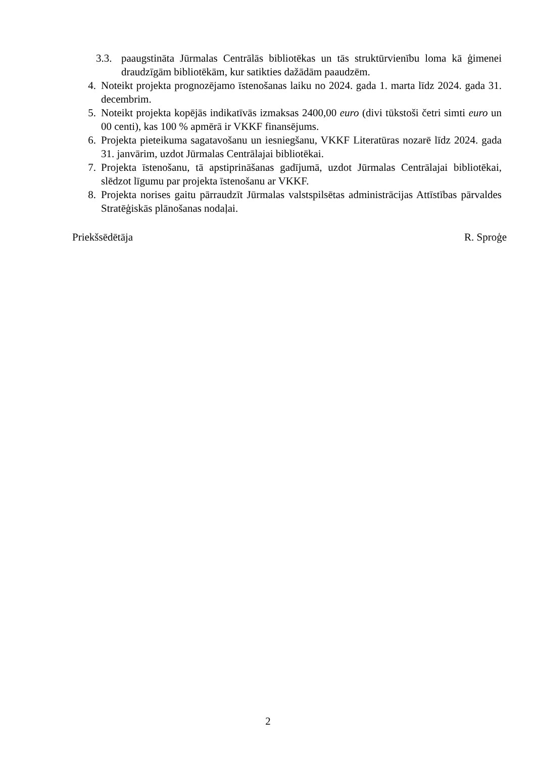3.3. paaugstināta Jūrmalas Centrālās bibliotēkas un tās struktūrvienību loma kā ģimenei draudzīgām bibliotēkām, kur satikties dažādām paaudzēm.
4. Noteikt projekta prognozējamo īstenošanas laiku no 2024. gada 1. marta līdz 2024. gada 31. decembrim.
5. Noteikt projekta kopējās indikatīvās izmaksas 2400,00 euro (divi tūkstoši četri simti euro un 00 centi), kas 100 % apmērā ir VKKF finansējums.
6. Projekta pieteikuma sagatavošanu un iesniegšanu, VKKF Literatūras nozarē līdz 2024. gada 31. janvārim, uzdot Jūrmalas Centrālajai bibliotēkai.
7. Projekta īstenošanu, tā apstiprināšanas gadījumā, uzdot Jūrmalas Centrālajai bibliotēkai, slēdzot līgumu par projekta īstenošanu ar VKKF.
8. Projekta norises gaitu pārraudzīt Jūrmalas valstspilsētas administrācijas Attīstības pārvaldes Stratēģiskās plānošanas nodaļai.
Priekšsēdētāja R. Sproģe
2